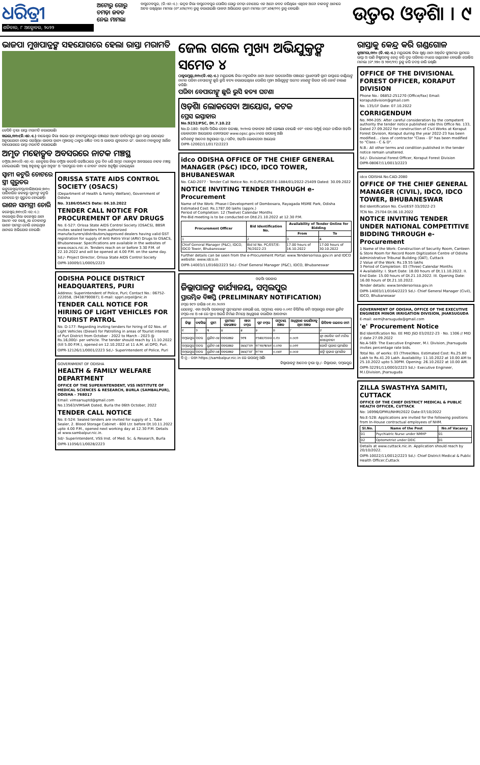ଧରିତ୍ରୀ
ଶନିବାର, ୮ ଅକ୍ଟୋବର, ୨୦୨୨
ଅଟୋରୁ ଗୋରୁ ଚମଡ଼ା ଜବତ ନେଇ ମାମଲା
ବାସୁଦେବପୁର, (ଡି.ଏନ.ଏ.): ଭଦ୍ରକ ଜିଲା ବାସୁଦେବପୁର ପୋଲିସ ଗୋରୁ ଚମଡ଼ା ବୋଝେଇ ଏକ ଅଟୋ ଜବତ କରିଥିଲା। ଏଥିସହ ଅଟୋ ଚାଳକଙ୍କୁ ଥାନାରେ ଅଟକ ରଖିଥିଲା। ମାମଲା (ନଂ.୪୬୪/୨୨) ରୁଜୁ କରାଯାଇଛି। ପାଳଟା ଅଭିଯୋଗ କ୍ରମେ ମାମଲା (ନଂ.୪୬୫/୨୨) ରୁଜୁ ହୋଇଛି।
ଉତ୍ତର ଓଡ଼ିଶା । ୯
ଭାଜପା ମୁଖପାତ୍ରଙ୍କ ସହଯୋଗରେ ହେଲା ରାସ୍ତା ମରାମତି
କେସିବି ଦ୍ୱାରା ରାସ୍ତା ମରାମତି କରାଯାଉଛି।
ଖଇରା,୭ା୧୦(ଡି.ଏନ.ଏ.) ବାଲେଶ୍ୱର ଜିଲା ଖଇରା ବ୍ଲକ ଶ୍ୟାମସୁନ୍ଦରପୁର ପଞ୍ଚାୟତ ଅଧୀନ ପାର୍ବତୀପୁର ଗ୍ରାମ ରାସ୍ତା ଯାତାୟାତ ଅନୁପଯୋଗୀ ହୋଇ ପଡ଼ିଥିଲା। ଭାଜପା ରାଜ୍ୟ ମୁଖପାତ୍ର ଠାକୁର ରଞ୍ଜିତ ଦାସ ଓ ଭାଜପା ଯୁବନେତା ଇଂ. ରାକେଶ ମହାକୁଡଙ୍କ ଆର୍ଥିକ ସହଯୋଗରେ ରାସ୍ତା ମରାମତି କରାଯାଇଛି।
ଅମୃତ ମହୋତ୍ସବ ଅବସରରେ ନାଟକ ମଞ୍ଚସ୍ଥ
ଚମ୍ପୁଆ,୭ା୧୦(ଡି.ଏନ୍.ଏ): କେନ୍ଦୁଝର ଜିଲା ଚମ୍ପୁଆ କଚେରି ପଡ଼ିଆଠାରେ ଦୁଇ ଦିନ ଧରି ଅମୃତ ମହୋତ୍ସବ ଅବସରରେ ନାଟକ ମଞ୍ଚସ୍ଥ ହୋଇଯାଇଛି। 'ଆଖି ଅବୁଝାକୁ ଲୁହ ଅବୁଝା' ଓ 'ସାତସୁରେ ବନ୍ଧା ଏ ଜୀବନ' ନାଟକ ଅନୁଷ୍ଠିତ ହୋଇଥିଲା।
ସ୍ୱାମୀ କଟୁରି ଚୋଟରେ ସ୍ତ୍ରୀ ଗୁରୁତର
ଲଙ୍ଗଳେଶ୍ୱର/ବସ୍ତା/ବାଲିଆପାଳ,୭ା୧୦: ପାରିବାରିକ କଳହରୁ ସ୍ୱାମୀଙ୍କ କଟୁରି ଚୋଟରେ ସ୍ତ୍ରୀ ଗୁରୁତର ହୋଇଛନ୍ତି।
ରାଶନ ସାମଗ୍ରୀ ଚୋରି
ଜଳେଶ୍ୱର,୭ା୧୦(ଡି.ଏନ୍.ଏ.): ବାଲେଶ୍ୱର ଜିଲା ଜଳେଶ୍ୱର ଥାନା ଅଧୀନ ଏକ କଣ୍ଟ୍ରୋଲ ଦୋକାନରୁ ରାଶନ ସାମଗ୍ରୀ ଚୋରି ହୋଇଥିବା ଥାନାରେ ଅଭିଯୋଗ ହୋଇଛି।
ORISSA STATE AIDS CONTROL SOCIETY (OSACS)
(Department of Health & Family Welfare), Government of Odisha
No. 3186/OSACS Date: 06.10.2022
TENDER CALL NOTICE FOR PROCUREMENT OF ARV DRUGS
No. E-527: Orissa State AIDS Control Society (OSACS), BBSR invites sealed tenders from authorized manufacturers/distributors/approved dealers having valid GST registration for supply of Anti Retro Viral (ARV) Drugs to OSACS, Bhubaneswar. Specifications are available in the websites of www.osacs.nic.in. Tenders reach on or before 3.30 P.M. of 22.10.2022 and will be opened at 4.00 P.M. on the same day.
Sd./- Project Director, Orissa State AIDS Control Society
OIPR-10009/11/0005/2223
ODISHA POLICE DISTRICT HEADQUARTERS, PURI
Address: Superintendent of Police, Puri; Contact No.: 06752-222058, (9438790087); E-mail: sppri.orpol@nic.in
TENDER CALL NOTICE FOR HIRING OF LIGHT VEHICLES FOR TOURIST PATROL
No. D-177: Regarding inviting tenders for hiring of 02 Nos. of Light Vehicles (Diesel) for Patrolling in areas of Tourist interest of Puri District from October - 2022 to March - 2023 @ Rs.16,000/- per vehicle. The tender should reach by 11.10.2022 (till 5.00 P.M.), opened on 12.10.2022 at 11 A.M. at DPO, Puri.
OIPR-12126/11/0001/2223 Sd./- Superintendent of Police, Puri
GOVERNMENT OF ODISHA
HEALTH & FAMILY WELFARE DEPARTMENT
OFFICE OF THE SUPERINTENDENT, VSS INSTITUTE OF MEDICAL SCIENCES & RESEARCH, BURLA (SAMBALPUR), ODISHA - 768017
Email: vimsarsuptd@gmail.com
No.13563/VIMSAR Dated, Burla the 06th October, 2022
TENDER CALL NOTICE
No. E-524: Sealed tenders are invited for supply of 1. Tube Sealer, 2. Blood Storage Cabinet - 600 Ltr. before Dt.10.11.2022 upto 4.00 P.M., opened next working day at 12.30 P.M. Details at www.sambalpur.nic.in.
Sd/- Superintendent, VSS Inst. of Med. Sc. & Research, Burla
OIPR-11056/11/0028/2223
ଜେଲ ଗଲେ ମୁଖ୍ୟ ଅଭିଯୁକ୍ତଙ୍କ ସମେତ ୪
ଠାକୁରମୁଣ୍ଡା,୭ା୧୦(ଡି.ଏନ୍.ଏ.) ମୟୂରଭଞ୍ଜ ଜିଲା ମହୁଲଡିହା ଥାନା ଅଧୀନ ସାତକୋଶିଆ ପଞ୍ଚାୟତ ପ୍ରଧାନସାହି ଗ୍ରାମ ରାସ୍ତାରେ କାଣ୍ଡିୟାଙ୍ଗ ନାମକ ପରିବା ବେପାରୀଙ୍କୁ ଛୁରି ଭୁସି ହତ୍ୟା କରାଯାଇଥିଲା। ପୋଲିସ ମୁଖ୍ୟ ଅଭିଯୁକ୍ତଙ୍କ ସମେତ ୪ଜଣଙ୍କୁ ଗିରଫ କରି କୋର୍ଟ ଚାଲାଣ କରିଛି।
ପରିବା ବେପାରୀଙ୍କୁ ଛୁରି ଭୁସି ହତ୍ୟା ଘଟଣା
ଓଡ଼ିଶା ଲୋକସେବା ଆୟୋଗ, କଟକ
ପ୍ରେସ ଇସ୍ତାହାର
No.9232/PSC, Dt.7.10.22
No.D-180: ଓଡ଼ିଶା ସିଭିଲ ସେବା ପରୀକ୍ଷା, ୨୦୨୦ର ଫଳାଫଳ ଆଜି ଘୋଷଣା ହୋଇଛି ଏବଂ ଏହାର ସମ୍ପୂର୍ଣ୍ଣ ଚୟନ ତାଲିକା ଓଡ଼ିଶା ଲୋକସେବା ଆୟୋଗର ୱେବସାଇଟ www.opsc.gov.inରେ ଉପଲବ୍ଧ ଅଛି।
କମିଶନଙ୍କ ଆଦେଶ ଅନୁଯାୟୀ ସ୍ୱା./-ସଚିବ, ଓଡ଼ିଶା ଲୋକସେବା ଆୟୋଗ
OIPR-12002/11/0172/2223
idco ODISHA OFFICE OF THE CHIEF GENERAL MANAGER (P&C) IDCO, IDCO TOWER, BHUBANESWAR
No. CAD-2077 · Tender Call Notice No. H.O./P&C/EST-E-1884/01/2022-25409 Dated: 30.09.2022
NOTICE INVITING TENDER THROUGH e-Procurement
Name of the Work: Phase-I Development of Dombosara, Rayagada MSME Park, Odisha
Estimated Cost: Rs.1787.00 lakhs (apprx.)
Period of Completion: 12 (Twelve) Calendar Months
Pre-Bid meeting is to be conducted on Dtd.21.10.2022 at 12.30 P.M.
| Procurement Officer | Bid Identification No. | Availability of Tender Online for Bidding | |
| --- | --- | --- | --- |
| | | From | To |
| 1 | 2 | 3 | 4 |
| Chief General Manager (P&C), IDCO, IDCO Tower, Bhubaneswar | Bid Id No. PC/EST/E-76/2022-23 | 17.00 hours of 16.10.2022 | 17.00 hours of 30.10.2022 |
Further details can be seen from the e-Procurement Portal: www.Tendersorissa.gov.in and IDCO website: www.idco.in
OIPR-14003/11/0160/2223 Sd./- Chief General Manager (P&C), IDCO, Bhubaneswar
ଓଡ଼ିଶା ସରକାର
ଜିଲ୍ଲାପାଳଙ୍କ କାର୍ଯ୍ୟାଳୟ, ସମ୍ବଲପୁର
ପ୍ରାରମ୍ଭିକ ବିଜ୍ଞପ୍ତି (PRELIMINARY NOTIFICATION)
ନମ୍ବର ୭୯୨ ତାରିଖ ୦୧.୧୦.୨୦୨୨
ଯେହେତୁ, ଏହା ଓଡ଼ିଶା ସରକାରଙ୍କୁ ପ୍ରତୀୟମାନ ହୋଇଛି ଯେ, ସମୁଦାୟ ଏକର ୦.୦୧୯ ଡିସିମିଲ ଜମି ସମ୍ବଲପୁର ଟାଉନ ୟୁନିଟ ନମ୍ବର-୦୪ ଓ ୦୫ ରେ ଫ୍ଲାଏ ଓଭର ନିର୍ମାଣ ନିମନ୍ତେ ଅଧିଗ୍ରହଣ କରାଯିବା ଆବଶ୍ୟକ।
| ଜିଲ୍ଲା | ତହସିଲ | ଗ୍ରାମ | ଗ୍ରାମୀଣ/ସହରାଞ୍ଚଳ | ଖାତା ନମ୍ବର | ପ୍ଲଟ ନମ୍ବର | ସମୁଦାୟ ଅଞ୍ଚଳ | ଅଧିଗ୍ରହଣ କରାଯିବାକୁ ଥିବା ଅଞ୍ଚଳ | ଲିପିବଦ୍ଧ ରଇତର ନାମ |
| --- | --- | --- | --- | --- | --- | --- | --- | --- |
| ୧ | ୨ | ୩ | ୪ | ୫ | ୬ | ୭ | ୮ | ୯ |
| ସମ୍ବଲପୁର | ସଦର | ୟୁନିଟ-୦୪ | ସହରାଞ୍ଚଳ | ୨୧୩ | ୧୨୫୭/୧୬୬୬ | ୦.୧୦ | ୦.୦୦୨ | ଶ୍ରୀ ଅରବିନ୍ଦ କର୍ମ ମନ୍ଦିର ସେକ୍ରେଟାରୀ |
| ସମ୍ବଲପୁର | ସଦର | ୟୁନିଟ-୦୫ | ସହରାଞ୍ଚଳ | ୬୪୪/୮୭୨ | ୧୮୨୭/୩୯୪୧ | ୦.୦୨୭ | ୦.୦୧୧ | କୋଡି ପ୍ରକାଶ ପ୍ରମାଣିକ |
| ସମ୍ବଲପୁର | ସଦର | ୟୁନିଟ-୦୫ | ସହରାଞ୍ଚଳ | ୬୪୪/୮୭୮ | ୧୮୨୭ | ୦.୦୪୧ | ୦.୦୦୬ | ଶକ୍ତି ପ୍ରକାଶ ପ୍ରମାଣିକ |
ବି.ଦ୍ର.- ତଥ୍ୟ https://sambalpur.nic.in ରେ ଉପଲବ୍ଧ ଅଛି।
ଜିଲ୍ଲାପାଳଙ୍କ ଆଦେଶ ଦ୍ୱାରା ସ୍ୱା./- ଜିଲ୍ଲାପାଳ, ସମ୍ବଲପୁର
ରାସ୍ତାକୁ କେନ୍ଦ୍ର କରି ଗଣ୍ଡଗୋଳ
କୁଆମରା,୭ା୧୦ (ଡି.ଏନ୍.ଏ.) ମୟୂରଭଞ୍ଜ ଜିଲା ଖୁଣ୍ଟା ଥାନା ଅନ୍ତର୍ଗତ କୁଆମରା ଗ୍ରାମରେ ରାସ୍ତା ଓ ପାଣି ନିଷ୍କାସନକୁ କେନ୍ଦ୍ର କରି ଦୁଇ ପରିବାର ମଧ୍ୟରେ ଗଣ୍ଡଗୋଳ ହୋଇଛି। ପୋଲିସ ମାମଲା (ନଂ.୨୭୦ ଓ ୨୭୧/୨୨) ରୁଜୁ କରି ତଦନ୍ତ ଜାରି ରଖିଛି।
OFFICE OF THE DIVISIONAL FOREST OFFICER, KORAPUT DIVISION
Phone No.: 06852-251270 (Office/Fax) Email: koraputdivision@gmail.com
No. 135/1F Date: 07.10.2022
CORRIGENDUM
No. MM-205: After careful consideration by the competent authority the tender notice published vide this Office No. 133, Dated 27.09.2022 for construction of Civil Works at Koraput Forest Division, Koraput during the year 2022-23 has been modified... class of contractor "Class - D" has been modified to "Class - C & D".
N.B.: All other terms and condition published in the tender notice remain unaltered.
Sd./- Divisional Forest Officer, Koraput Forest Division
OIPR-08067/11/0013/2223
idco ODISHA No.CAD-2080
OFFICE OF THE CHIEF GENERAL MANAGER (CIVIL), IDCO, IDCO TOWER, BHUBANESWAR
Bid Identification No. Civil/EST-33/2022-23
TCN No. 25704 Dt.06.10.2022
NOTICE INVITING TENDER UNDER NATIONAL COMPETITIVE BIDDING THROUGH e-Procurement
1 Name of the Work: Construction of Security Room, Canteen & Store Room for Record Room Digitization Centre of Odisha Administrative Tribunal Building (OAT), Cuttack
2 Value of the Work: Rs.19.55 lakhs
3 Period of Completion: 03 (Three) Calendar Months
4 Availability: I. Start Date: 18.00 hours of Dt.11.10.2022. II. End Date: 15.00 hours of Dt.21.10.2022. III. Opening Date: 16.00 hours of Dt.21.10.2022.
Tender details: www.tendersorissa.gov.in
OIPR-14003/11/0164/2223 Sd./- Chief General Manager (Civil), IDCO, Bhubaneswar
GOVERNMENT OF ODISHA, OFFICE OF THE EXECUTIVE ENGINEER MINOR IRRIGATION DIVISION, JHARSUGUDA
E-mail: eemijharsuguda@gmail.com
'e' Procurement Notice
Bid Identification No. EE MID JSD 03/2022-23 · No. 1306 // MID // date 27.09.2022
No.A-569: The Executive Engineer, M.I. Division, Jharsuguda invites percentage rate bids.
Total No. of works: 03 (Three)Nos. Estimated Cost: Rs.25.80 Lakh to Rs.41.20 Lakh. Availability: 11.10.2022 at 10.00 AM to 25.10.2022 upto 5.30PM. Opening: 26.10.2022 at 10.00 AM.
OIPR-32291/11/0003/2223 Sd./- Executive Engineer, M.I.Division, Jharsuguda
ZILLA SWASTHYA SAMITI, CUTTACK
OFFICE OF THE CHIEF DISTRICT MEDICAL & PUBLIC HEALTH OFFICER, CUTTACK
No: 16996/DPMU/NHM/2022 Date:07/10/2022
No.E-528: Applications are invited for the following positions from In-House contractual employees of NHM.
| Sl.No. | Name of the Post | No.of Vacancy |
| --- | --- | --- |
| 01 | Psychiatric Nurse under NMHP | 01 |
| 02 | Optometrist under DEIC | 01 |
Details at www.cuttack.nic.in. Application should reach by 20/10/2022.
OIPR-10022/11/0012/2223 Sd./- Chief District Medical & Public Health Officer,Cuttack